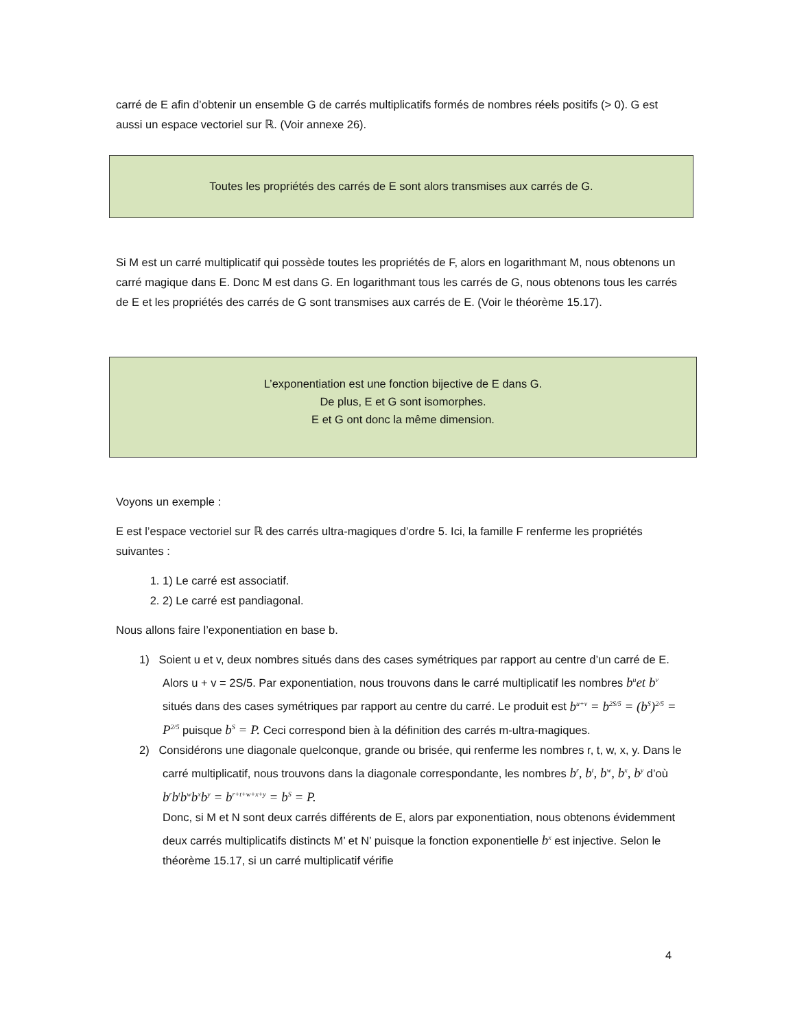carré de E afin d’obtenir un ensemble G de carrés multiplicatifs formés de nombres réels positifs (> 0). G est aussi un espace vectoriel sur ℝ. (Voir annexe 26).
Toutes les propriétés des carrés de E sont alors transmises aux carrés de G.
Si M est un carré multiplicatif qui possède toutes les propriétés de F, alors en logarithmant M, nous obtenons un carré magique dans E. Donc M est dans G. En logarithmant tous les carrés de G, nous obtenons tous les carrés de E et les propriétés des carrés de G sont transmises aux carrés de E. (Voir le théorème 15.17).
L’exponentiation est une fonction bijective de E dans G.
De plus, E et G sont isomorphes.
E et G ont donc la même dimension.
Voyons un exemple :
E est l’espace vectoriel sur ℝ des carrés ultra-magiques d’ordre 5. Ici, la famille F renferme les propriétés suivantes :
1. 1) Le carré est associatif.
2. 2) Le carré est pandiagonal.
Nous allons faire l’exponentiation en base b.
1) Soient u et v, deux nombres situés dans des cases symétriques par rapport au centre d’un carré de E. Alors u + v = 2S/5. Par exponentiation, nous trouvons dans le carré multiplicatif les nombres b<sup>u</sup>et b<sup>v</sup> situés dans des cases symétriques par rapport au centre du carré. Le produit est b<sup>u+v</sup> = b<sup>2S/5</sup> = (b<sup>S</sup>)<sup>2/5</sup> = P<sup>2/5</sup> puisque b<sup>S</sup> = P. Ceci correspond bien à la définition des carrés m-ultra-magiques.
2) Considérons une diagonale quelconque, grande ou brisée, qui renferme les nombres r, t, w, x, y. Dans le carré multiplicatif, nous trouvons dans la diagonale correspondante, les nombres b<sup>r</sup>, b<sup>t</sup>, b<sup>w</sup>, b<sup>x</sup>, b<sup>y</sup> d’où b<sup>r</sup>b<sup>t</sup>b<sup>w</sup>b<sup>x</sup>b<sup>y</sup> = b<sup>r+t+w+x+y</sup> = b<sup>S</sup> = P.
Donc, si M et N sont deux carrés différents de E, alors par exponentiation, nous obtenons évidemment deux carrés multiplicatifs distincts M’ et N’ puisque la fonction exponentielle b<sup>x</sup> est injective. Selon le théorème 15.17, si un carré multiplicatif vérifie
4